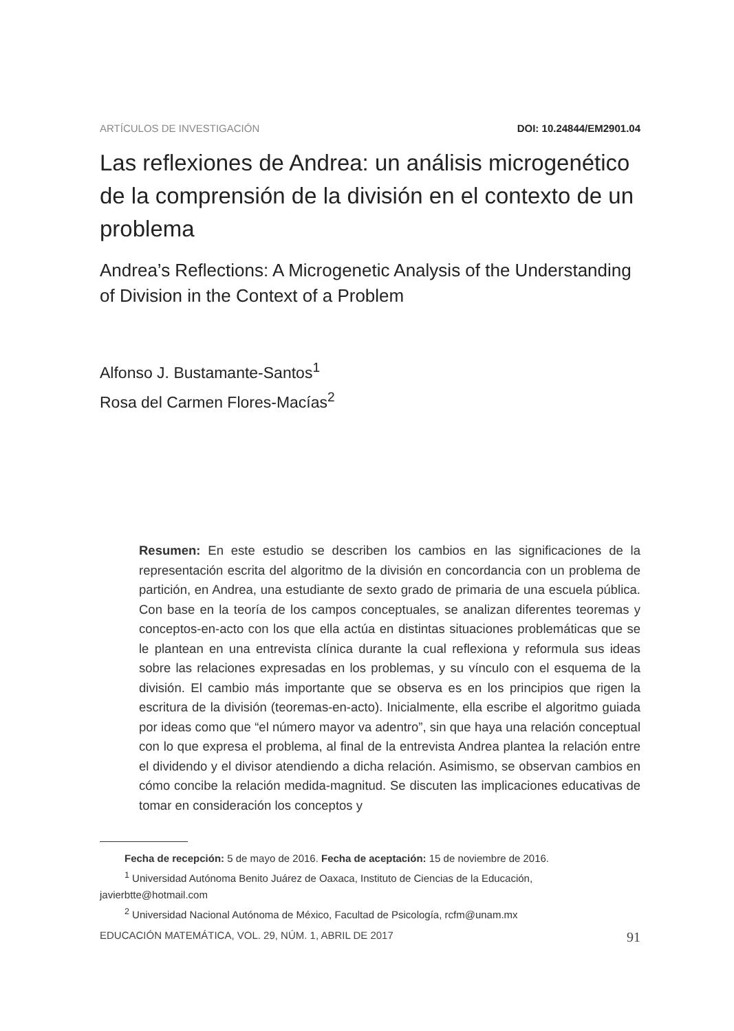ARTÍCULOS DE INVESTIGACIÓN DOI: 10.24844/EM2901.04
Las reflexiones de Andrea: un análisis microgenético de la comprensión de la división en el contexto de un problema
Andrea’s Reflections: A Microgenetic Analysis of the Understanding of Division in the Context of a Problem
Alfonso J. Bustamante-Santos<sup>1</sup>
Rosa del Carmen Flores-Macías<sup>2</sup>
Resumen: En este estudio se describen los cambios en las significaciones de la representación escrita del algoritmo de la división en concordancia con un problema de partición, en Andrea, una estudiante de sexto grado de primaria de una escuela pública. Con base en la teoría de los campos conceptuales, se analizan diferentes teoremas y conceptos-en-acto con los que ella actúa en distintas situaciones problemáticas que se le plantean en una entrevista clínica durante la cual reflexiona y reformula sus ideas sobre las relaciones expresadas en los problemas, y su vínculo con el esquema de la división. El cambio más importante que se observa es en los principios que rigen la escritura de la división (teoremas-en-acto). Inicialmente, ella escribe el algoritmo guiada por ideas como que “el número mayor va adentro”, sin que haya una relación conceptual con lo que expresa el problema, al final de la entrevista Andrea plantea la relación entre el dividendo y el divisor atendiendo a dicha relación. Asimismo, se observan cambios en cómo concibe la relación medida-magnitud. Se discuten las implicaciones educativas de tomar en consideración los conceptos y
Fecha de recepción: 5 de mayo de 2016. Fecha de aceptación: 15 de noviembre de 2016.
<sup>1</sup> Universidad Autónoma Benito Juárez de Oaxaca, Instituto de Ciencias de la Educación, javierbtte@hotmail.com
<sup>2</sup> Universidad Nacional Autónoma de México, Facultad de Psicología, rcfm@unam.mx
EDUCACIÓN MATEMÁTICA, VOL. 29, NÚM. 1, ABRIL DE 2017 91